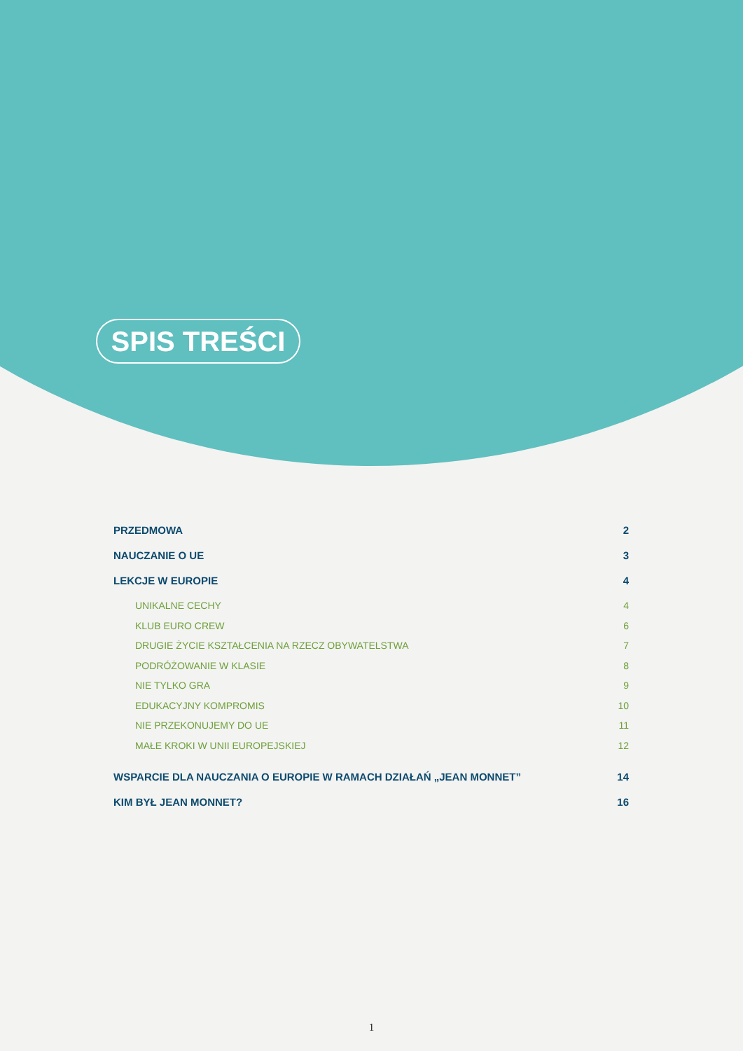SPIS TREŚCI
PRZEDMOWA 2
NAUCZANIE O UE 3
LEKCJE W EUROPIE 4
UNIKALNE CECHY 4
KLUB EURO CREW 6
DRUGIE ŻYCIE KSZTAŁCENIA NA RZECZ OBYWATELSTWA 7
PODRÓŻOWANIE W KLASIE 8
NIE TYLKO GRA 9
EDUKACYJNY KOMPROMIS 10
NIE PRZEKONUJEMY DO UE 11
MAŁE KROKI W UNII EUROPEJSKIEJ 12
WSPARCIE DLA NAUCZANIA O EUROPIE W RAMACH DZIAŁAŃ „JEAN MONNET” 14
KIM BYŁ JEAN MONNET? 16
1